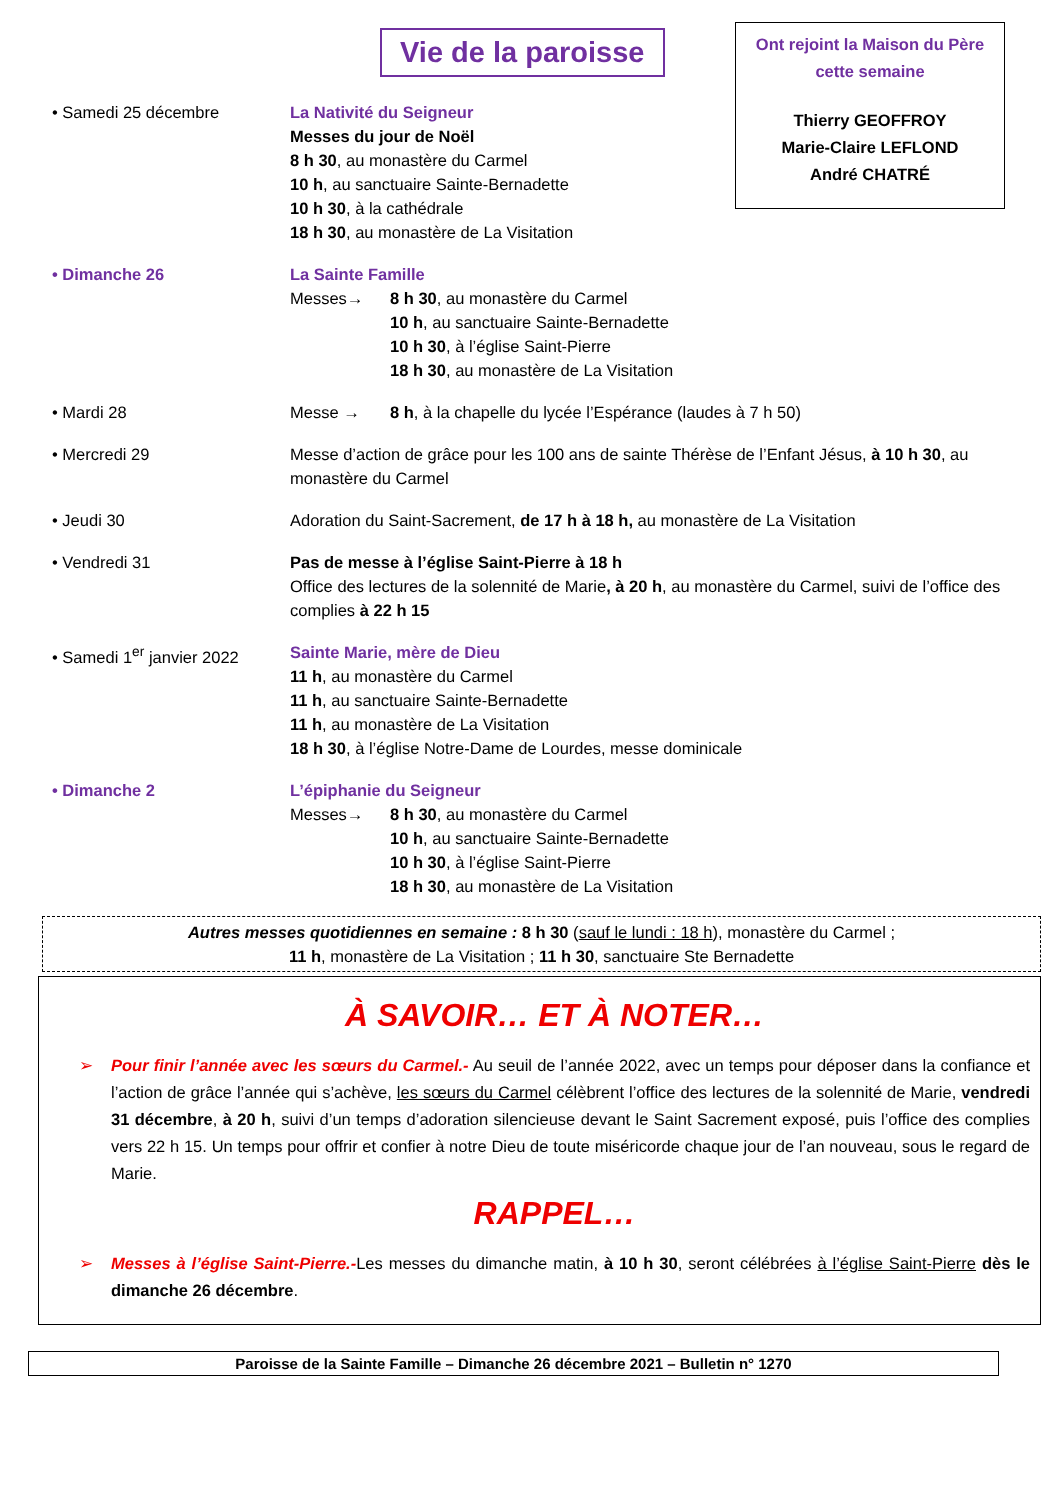Vie de la paroisse
Ont rejoint la Maison du Père
cette semaine
Thierry GEOFFROY
Marie-Claire LEFLOND
André CHATRÉ
• Samedi 25 décembre La Nativité du Seigneur
Messes du jour de Noël
8 h 30, au monastère du Carmel
10 h, au sanctuaire Sainte-Bernadette
10 h 30, à la cathédrale
18 h 30, au monastère de La Visitation
• Dimanche 26 La Sainte Famille
Messes→ 8 h 30, au monastère du Carmel
10 h, au sanctuaire Sainte-Bernadette
10 h 30, à l’église Saint-Pierre
18 h 30, au monastère de La Visitation
• Mardi 28 Messe → 8 h, à la chapelle du lycée l’Espérance (laudes à 7 h 50)
• Mercredi 29 Messe d’action de grâce pour les 100 ans de sainte Thérèse de l’Enfant Jésus, à 10 h 30, au monastère du Carmel
• Jeudi 30 Adoration du Saint-Sacrement, de 17 h à 18 h, au monastère de La Visitation
• Vendredi 31 Pas de messe à l’église Saint-Pierre à 18 h
Office des lectures de la solennité de Marie, à 20 h, au monastère du Carmel, suivi de l’office des complies à 22 h 15
• Samedi 1<sup>er</sup> janvier 2022
Sainte Marie, mère de Dieu
11 h, au monastère du Carmel
11 h, au sanctuaire Sainte-Bernadette
11 h, au monastère de La Visitation
18 h 30, à l’église Notre-Dame de Lourdes, messe dominicale
• Dimanche 2 L’épiphanie du Seigneur
Messes→ 8 h 30, au monastère du Carmel
10 h, au sanctuaire Sainte-Bernadette
10 h 30, à l’église Saint-Pierre
18 h 30, au monastère de La Visitation
Autres messes quotidiennes en semaine : 8 h 30 (sauf le lundi : 18 h), monastère du Carmel ;
11 h, monastère de La Visitation ; 11 h 30, sanctuaire Ste Bernadette
À SAVOIR… ET À NOTER…
➢ Pour finir l’année avec les sœurs du Carmel.- Au seuil de l’année 2022, avec un temps pour déposer dans la confiance et l’action de grâce l’année qui s’achève, les sœurs du Carmel célèbrent l’office des lectures de la solennité de Marie, vendredi 31 décembre, à 20 h, suivi d’un temps d’adoration silencieuse devant le Saint Sacrement exposé, puis l’office des complies vers 22 h 15. Un temps pour offrir et confier à notre Dieu de toute miséricorde chaque jour de l’an nouveau, sous le regard de Marie.
RAPPEL…
➢ Messes à l’église Saint-Pierre.-Les messes du dimanche matin, à 10 h 30, seront célébrées à l’église Saint-Pierre dès le dimanche 26 décembre.
Paroisse de la Sainte Famille – Dimanche 26 décembre 2021 – Bulletin n° 1270